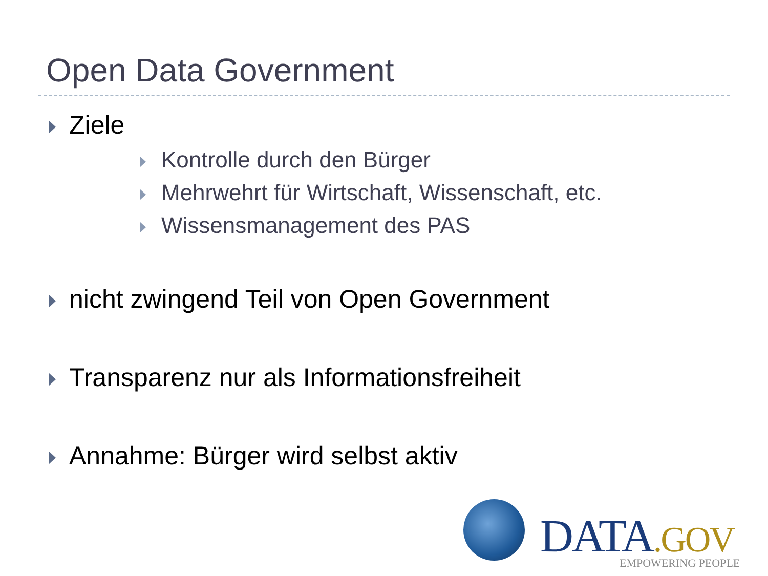Open Data Government
Ziele
Kontrolle durch den Bürger
Mehrwehrt für Wirtschaft, Wissenschaft, etc.
Wissensmanagement des PAS
nicht zwingend Teil von Open Government
Transparenz nur als Informationsfreiheit
Annahme: Bürger wird selbst aktiv
DATA.GOV EMPOWERING PEOPLE